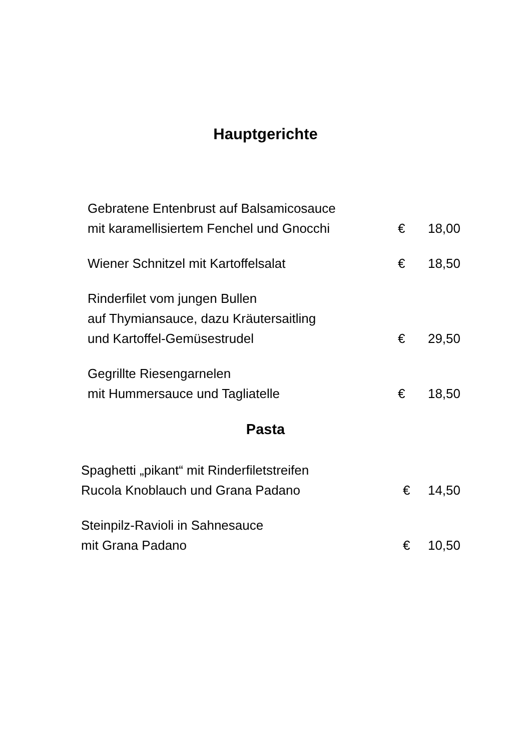Hauptgerichte
Gebratene Entenbrust auf Balsamicosauce
mit karamellisiertem Fenchel und Gnocchi
€
18,00
Wiener Schnitzel mit Kartoffelsalat
€
18,50
Rinderfilet vom jungen Bullen
auf Thymiansauce, dazu Kräutersaitling
und Kartoffel-Gemüsestrudel
€
29,50
Gegrillte Riesengarnelen
mit Hummersauce und Tagliatelle
€
18,50
Pasta
Spaghetti „pikant“ mit Rinderfiletstreifen
Rucola Knoblauch und Grana Padano
€
14,50
Steinpilz-Ravioli in Sahnesauce
mit Grana Padano
€
10,50